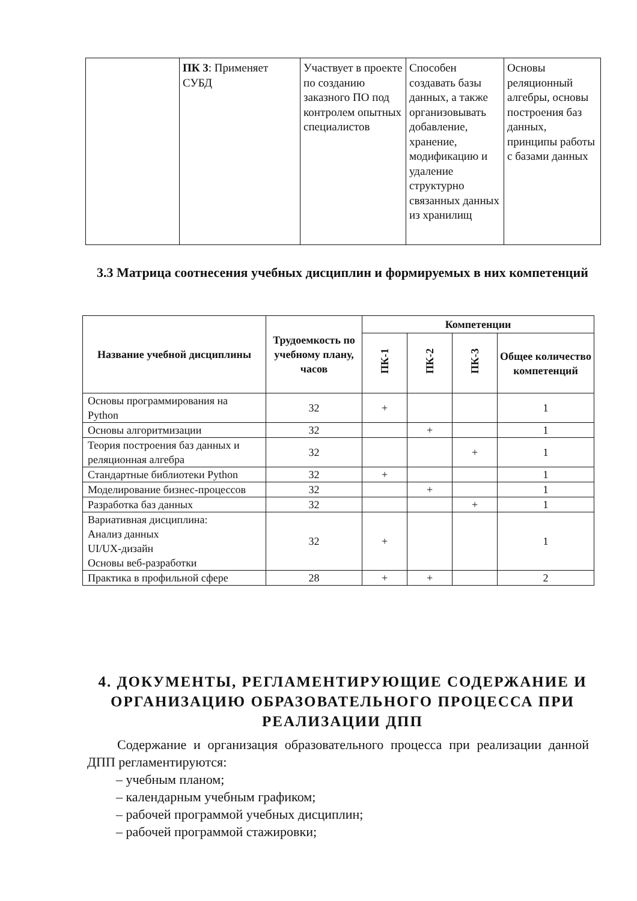| | ПК 3 : Применяет СУБД | Участвует в проекте по созданию заказного ПО под контролем опытных специалистов | Способен создавать базы данных, а также организовывать добавление, хранение, модификацию и удаление структурно связанных данных из хранилищ | Основы реляционный алгебры, основы построения баз данных, принципы работы с базами данных |
3.3 Матрица соотнесения учебных дисциплин и формируемых в них компетенций
| Название учебной дисциплины | Трудоемкость по учебному плану, часов | Компетенции | | | |
| --- | --- | --- | --- | --- | --- |
| | | ПК-1 | ПК-2 | ПК-3 | Общее количество компетенций |
| Основы программирования на Python | 32 | + | | | 1 |
| Основы алгоритмизации | 32 | | + | | 1 |
| Теория построения баз данных и реляционная алгебра | 32 | | | + | 1 |
| Стандартные библиотеки Python | 32 | + | | | 1 |
| Моделирование бизнес-процессов | 32 | | + | | 1 |
| Разработка баз данных | 32 | | | + | 1 |
| Вариативная дисциплина: Анализ данных UI/UX-дизайн Основы веб-разработки | 32 | + | | | 1 |
| Практика в профильной сфере | 28 | + | + | | 2 |
4. ДОКУМЕНТЫ, РЕГЛАМЕНТИРУЮЩИЕ СОДЕРЖАНИЕ И ОРГАНИЗАЦИЮ ОБРАЗОВАТЕЛЬНОГО ПРОЦЕССА ПРИ РЕАЛИЗАЦИИ ДПП
Содержание и организация образовательного процесса при реализации данной ДПП регламентируются:
– учебным планом;
– календарным учебным графиком;
– рабочей программой учебных дисциплин;
– рабочей программой стажировки;